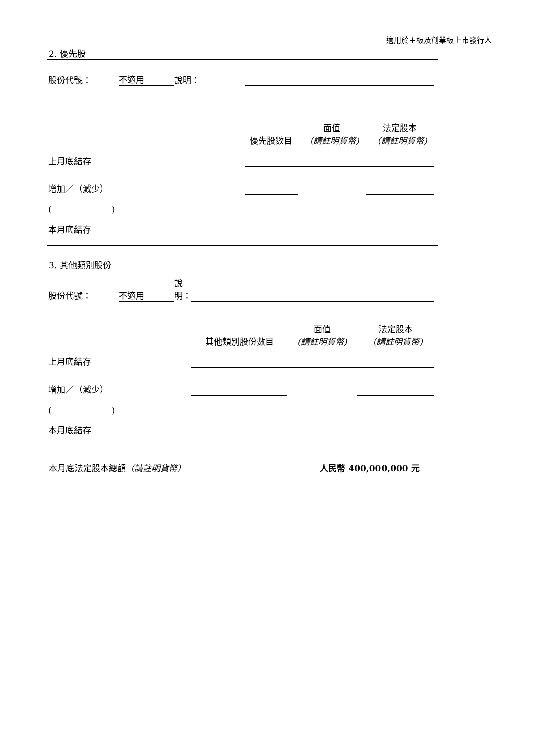適用於主板及創業板上市發行人
2. 優先股
| 股份代號： | 不適用 | 說明： | | | | |
| | | | 優先股數目 | 面值 （請註明貨幣) | | 法定股本 （請註明貨幣) |
| 上月底結存 | | | | | | |
| 增加／（減少） | | | | | | |
| ( ) | | | | | | |
| 本月底結存 | | | | | | |
3. 其他類別股份
| 股份代號： | 不適用 | 說明： | | | | |
| | | | 其他類別股份數目 | 面值 (請註明貨幣) | | 法定股本 （請註明貨幣) |
| 上月底結存 | | | | | | |
| 增加／（減少） | | | | | | |
| ( ) | | | | | | |
| 本月底結存 | | | | | | |
本月底法定股本總額（請註明貨幣） 人民幣 400,000,000 元